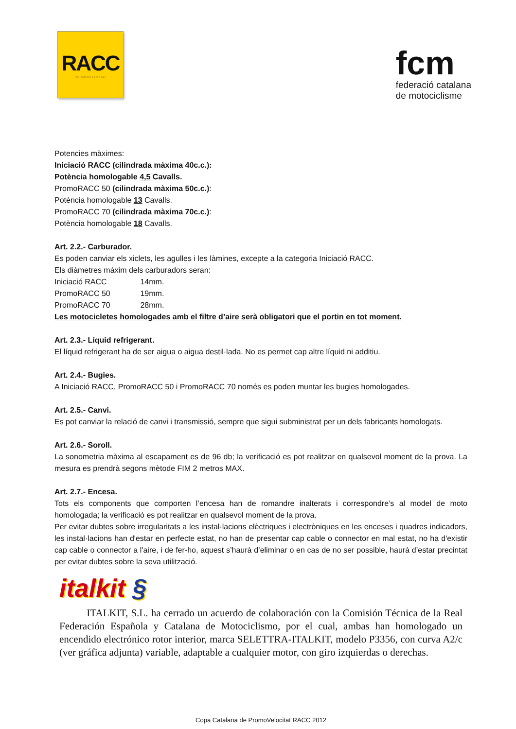RACC
PROMOVELOCITAT
fcm
federació catalana
de motociclisme
Potencies màximes:
Iniciació RACC (cilindrada màxima 40c.c.):
Potència homologable 4,5 Cavalls.
PromoRACC 50 (cilindrada màxima 50c.c.):
Potència homologable 13 Cavalls.
PromoRACC 70 (cilindrada màxima 70c.c.):
Potència homologable 18 Cavalls.
Art. 2.2.- Carburador.
Es poden canviar els xiclets, les agulles i les làmines, excepte a la categoria Iniciació RACC.
Els diàmetres màxim dels carburadors seran:
Iniciació RACC 14mm.
PromoRACC 50 19mm.
PromoRACC 70 28mm.
Les motocicletes homologades amb el filtre d’aire serà obligatori que el portin en tot moment.
Art. 2.3.- Líquid refrigerant.
El líquid refrigerant ha de ser aigua o aigua destil·lada. No es permet cap altre líquid ni additiu.
Art. 2.4.- Bugies.
A Iniciació RACC, PromoRACC 50 i PromoRACC 70 només es poden muntar les bugies homologades.
Art. 2.5.- Canvi.
Es pot canviar la relació de canvi i transmissió, sempre que sigui subministrat per un dels fabricants homologats.
Art. 2.6.- Soroll.
La sonometria màxima al escapament es de 96 db; la verificació es pot realitzar en qualsevol moment de la prova. La mesura es prendrà segons mètode FIM 2 metros MAX.
Art. 2.7.- Encesa.
Tots els components que comporten l’encesa han de romandre inalterats i correspondre’s al model de moto homologada; la verificació es pot realitzar en qualsevol moment de la prova.
Per evitar dubtes sobre irregularitats a les instal·lacions elèctriques i electròniques en les enceses i quadres indicadors, les instal·lacions han d'estar en perfecte estat, no han de presentar cap cable o connector en mal estat, no ha d'existir cap cable o connector a l'aire, i de fer-ho, aquest s’haurà d’eliminar o en cas de no ser possible, haurà d’estar precintat per evitar dubtes sobre la seva utilització.
italkit §
ITALKIT, S.L. ha cerrado un acuerdo de colaboración con la Comisión Técnica de la Real Federación Española y Catalana de Motociclismo, por el cual, ambas han homologado un encendido electrónico rotor interior, marca SELETTRA-ITALKIT, modelo P3356, con curva A2/c (ver gráfica adjunta) variable, adaptable a cualquier motor, con giro izquierdas o derechas.
Copa Catalana de PromoVelocitat RACC 2012